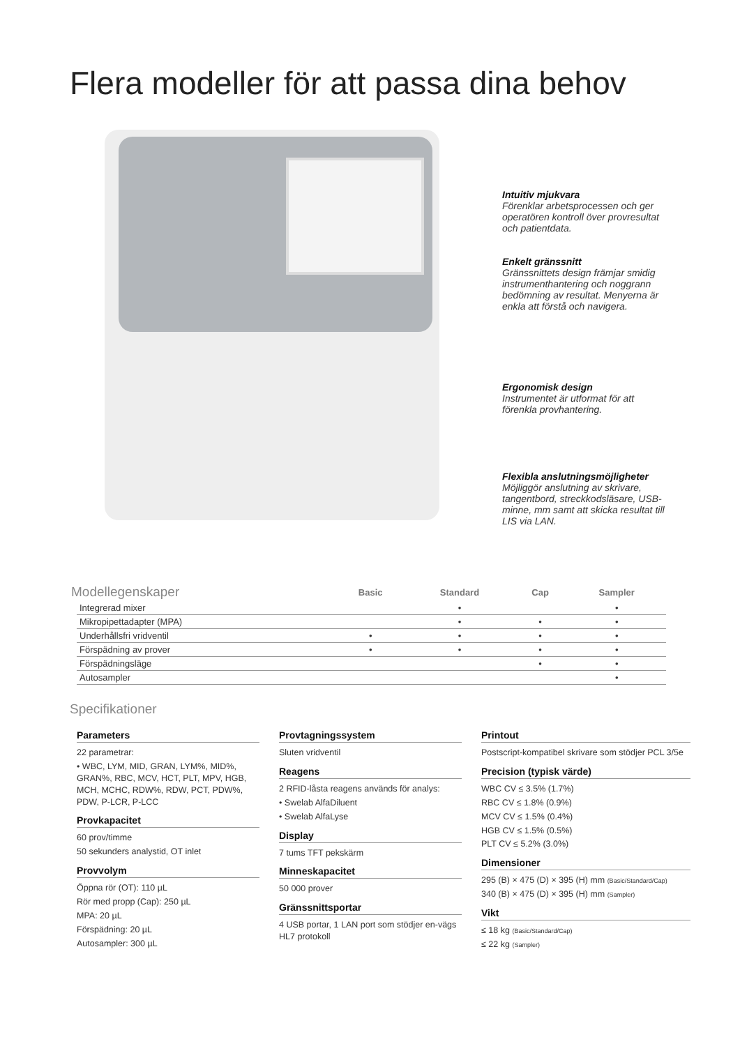Flera modeller för att passa dina behov
Intuitiv mjukvara
Förenklar arbetsprocessen och ger operatören kontroll över provresultat och patientdata.
Enkelt gränssnitt
Gränssnittets design främjar smidig instrumenthantering och noggrann bedömning av resultat. Menyerna är enkla att förstå och navigera.
Ergonomisk design
Instrumentet är utformat för att förenkla provhantering.
Flexibla anslutningsmöjligheter
Möjliggör anslutning av skrivare, tangentbord, streckkodsläsare, USB-minne, mm samt att skicka resultat till LIS via LAN.
| Modellegenskaper | Basic | Standard | Cap | Sampler |
| --- | --- | --- | --- | --- |
| Integrerad mixer | | • | | • |
| Mikropipettadapter (MPA) | | • | • | • |
| Underhållsfri vridventil | • | • | • | • |
| Förspädning av prover | • | • | • | • |
| Förspädningsläge | | | • | • |
| Autosampler | | | | • |
Specifikationer
Parameters
22 parametrar:
• WBC, LYM, MID, GRAN, LYM%, MID%, GRAN%, RBC, MCV, HCT, PLT, MPV, HGB, MCH, MCHC, RDW%, RDW, PCT, PDW%, PDW, P-LCR, P-LCC
Provkapacitet
60 prov/timme
50 sekunders analystid, OT inlet
Provvolym
Öppna rör (OT): 110 µL
Rör med propp (Cap): 250 µL
MPA: 20 µL
Förspädning: 20 µL
Autosampler: 300 µL
Provtagningssystem
Sluten vridventil
Reagens
2 RFID-låsta reagens används för analys:
• Swelab AlfaDiluent
• Swelab AlfaLyse
Display
7 tums TFT pekskärm
Minneskapacitet
50 000 prover
Gränssnittsportar
4 USB portar, 1 LAN port som stödjer en-vägs HL7 protokoll
Printout
Postscript-kompatibel skrivare som stödjer PCL 3/5e
Precision (typisk värde)
WBC CV ≤ 3.5% (1.7%)
RBC CV ≤ 1.8% (0.9%)
MCV CV ≤ 1.5% (0.4%)
HGB CV ≤ 1.5% (0.5%)
PLT CV ≤ 5.2% (3.0%)
Dimensioner
295 (B) × 475 (D) × 395 (H) mm (Basic/Standard/Cap)
340 (B) × 475 (D) × 395 (H) mm (Sampler)
Vikt
≤ 18 kg (Basic/Standard/Cap)
≤ 22 kg (Sampler)